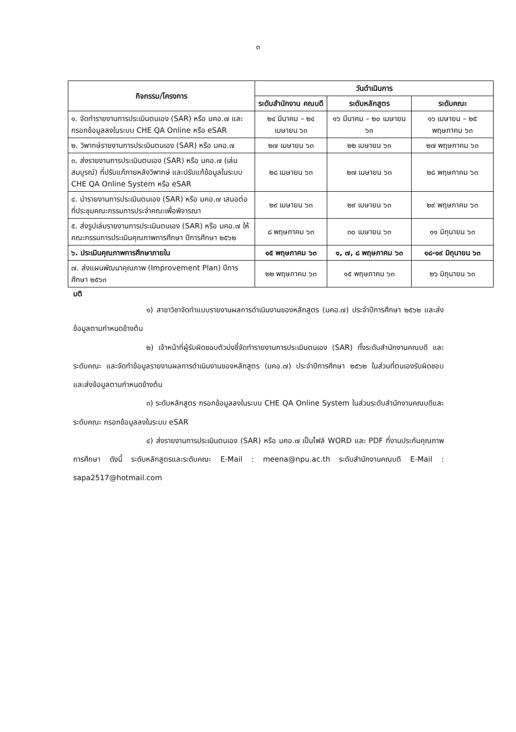๓
| กิจกรรม/โครงการ | วันดำเนินการ | | |
| --- | --- | --- | --- |
| | ระดับสำนักงาน คณบดี | ระดับหลักสูตร | ระดับคณะ |
| ๑. จัดทำรายงานการประเมินตนเอง (SAR) หรือ มคอ.๗ และกรอกข้อมูลลงในระบบ CHE QA Online หรือ eSAR | ๒๔ มีนาคม – ๒๔ เมษายน ๖๓ | ๑๖ มีนาคม – ๒๐ เมษายน ๖๓ | ๑๖ เมษายน – ๒๕ พฤษภาคม ๖๓ |
| ๒. วิพากษ์รายงานการประเมินตนเอง (SAR) หรือ มคอ.๗ | ๒๗ เมษายน ๖๓ | ๒๒ เมษายน ๖๓ | ๒๗ พฤษภาคม ๖๓ |
| ๓. ส่งรายงานการประเมินตนเอง (SAR) หรือ มคอ.๗ (เล่มสมบูรณ์) ที่ปรับแก้ภายหลังวิพากษ์ และปรับแก้ข้อมูลในระบบ CHE QA Online System หรือ eSAR | ๒๘ เมษายน ๖๓ | ๒๗ เมษายน ๖๓ | ๒๘ พฤษภาคม ๖๓ |
| ๔. นำรายงานการประเมินตนเอง (SAR) หรือ มคอ.๗ เสนอต่อที่ประชุมคณะกรรมการประจำคณะเพื่อพิจารณา | ๒๙ เมษายน ๖๓ | ๒๙ เมษายน ๖๓ | ๒๙ พฤษภาคม ๖๓ |
| ๕. ส่งรูปเล่มรายงานการประเมินตนเอง (SAR) หรือ มคอ.๗ ให้คณะกรรมการประเมินคุณภาพการศึกษา ปีการศึกษา ๒๕๖๒ | ๘ พฤษภาคม ๖๓ | ๓๐ เมษายน ๖๓ | ๑๑ มิถุนายน ๖๓ |
| ๖. ประเมินคุณภาพการศึกษาภายใน | ๑๕ พฤษภาคม ๖๓ | ๑, ๗, ๘ พฤษภาคม ๖๓ | ๑๘-๑๙ มิถุนายน ๖๓ |
| ๗. ส่งแผนพัฒนาคุณภาพ (Improvement Plan) ปีการศึกษา ๒๕๖๓ | ๒๒ พฤษภาคม ๖๓ | ๑๕ พฤษภาคม ๖๓ | ๒๖ มิถุนายน ๖๓ |
มติ
๑) สาขาวิชาจัดทำแบบรายงานผลการดำเนินงานของหลักสูตร (มคอ.๗) ประจำปีการศึกษา ๒๕๖๒ และส่งข้อมูลตามกำหนดข้างต้น
๒) เจ้าหน้าที่ผู้รับผิดชอบตัวบ่งชี้จัดทำรายงานการประเมินตนเอง (SAR) ทั้งระดับสำนักงานคณบดี และระดับคณะ และจัดทำข้อมูลรายงานผลการดำเนินงานของหลักสูตร (มคอ.๗) ประจำปีการศึกษา ๒๕๖๒ ในส่วนที่ตนเองรับผิดชอบ และส่งข้อมูลตามกำหนดข้างต้น
๓) ระดับหลักสูตร กรอกข้อมูลลงในระบบ CHE QA Online System ในส่วนระดับสำนักงานคณบดีและระดับคณะ กรอกข้อมูลลงในระบบ eSAR
๔) ส่งรายงานการประเมินตนเอง (SAR) หรือ มคอ.๗ เป็นไฟล์ WORD และ PDF ที่งานประกันคุณภาพการศึกษา ดังนี้ ระดับหลักสูตรและระดับคณะ E-Mail : meena@npu.ac.th ระดับสำนักงานคณบดี E-Mail : sapa2517@hotmail.com